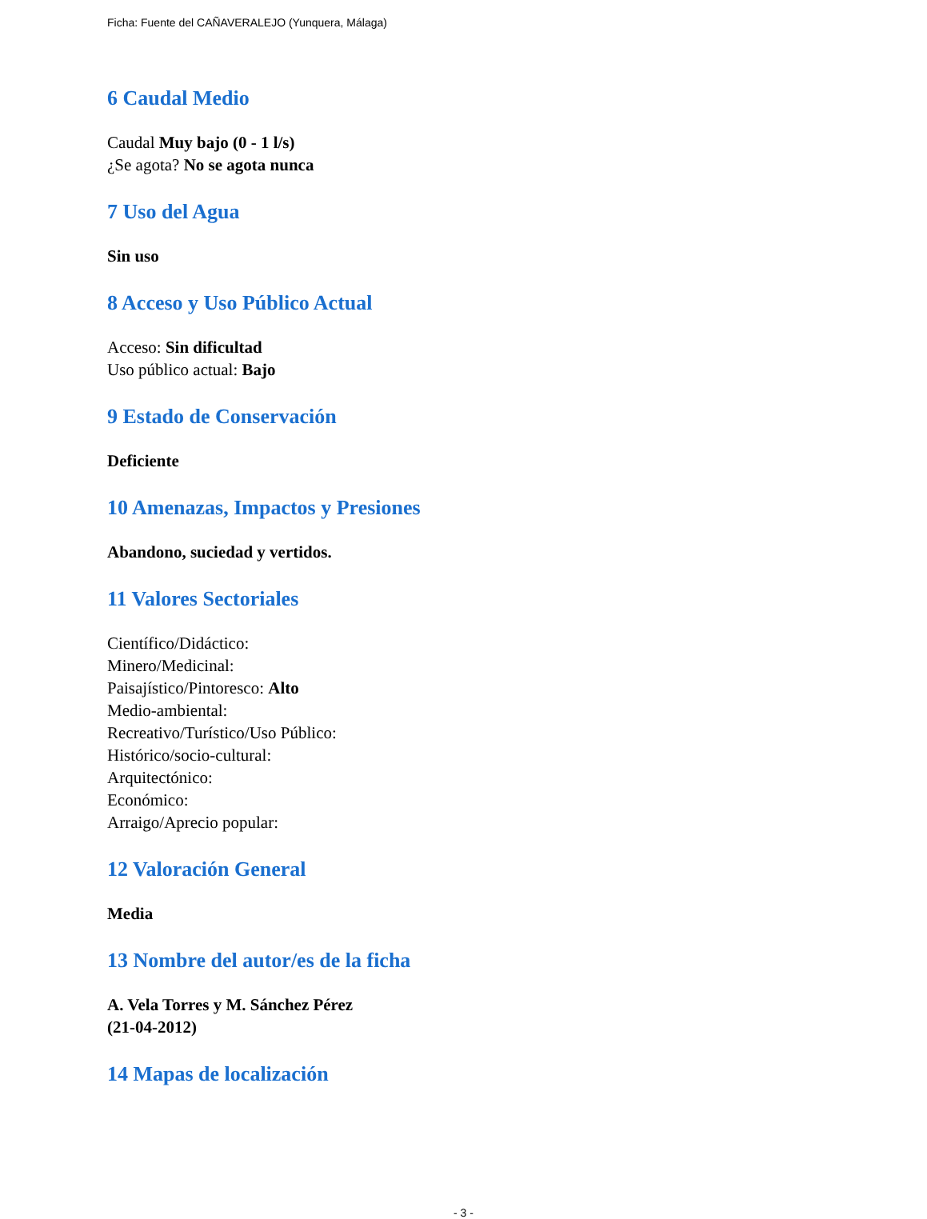Ficha: Fuente del CAÑAVERALEJO (Yunquera, Málaga)
6 Caudal Medio
Caudal Muy bajo (0 - 1 l/s)
¿Se agota? No se agota nunca
7 Uso del Agua
Sin uso
8 Acceso y Uso Público Actual
Acceso: Sin dificultad
Uso público actual: Bajo
9 Estado de Conservación
Deficiente
10 Amenazas, Impactos y Presiones
Abandono, suciedad y vertidos.
11 Valores Sectoriales
Científico/Didáctico:
Minero/Medicinal:
Paisajístico/Pintoresco: Alto
Medio-ambiental:
Recreativo/Turístico/Uso Público:
Histórico/socio-cultural:
Arquitectónico:
Económico:
Arraigo/Aprecio popular:
12 Valoración General
Media
13 Nombre del autor/es de la ficha
A. Vela Torres y M. Sánchez Pérez
(21-04-2012)
14 Mapas de localización
- 3 -